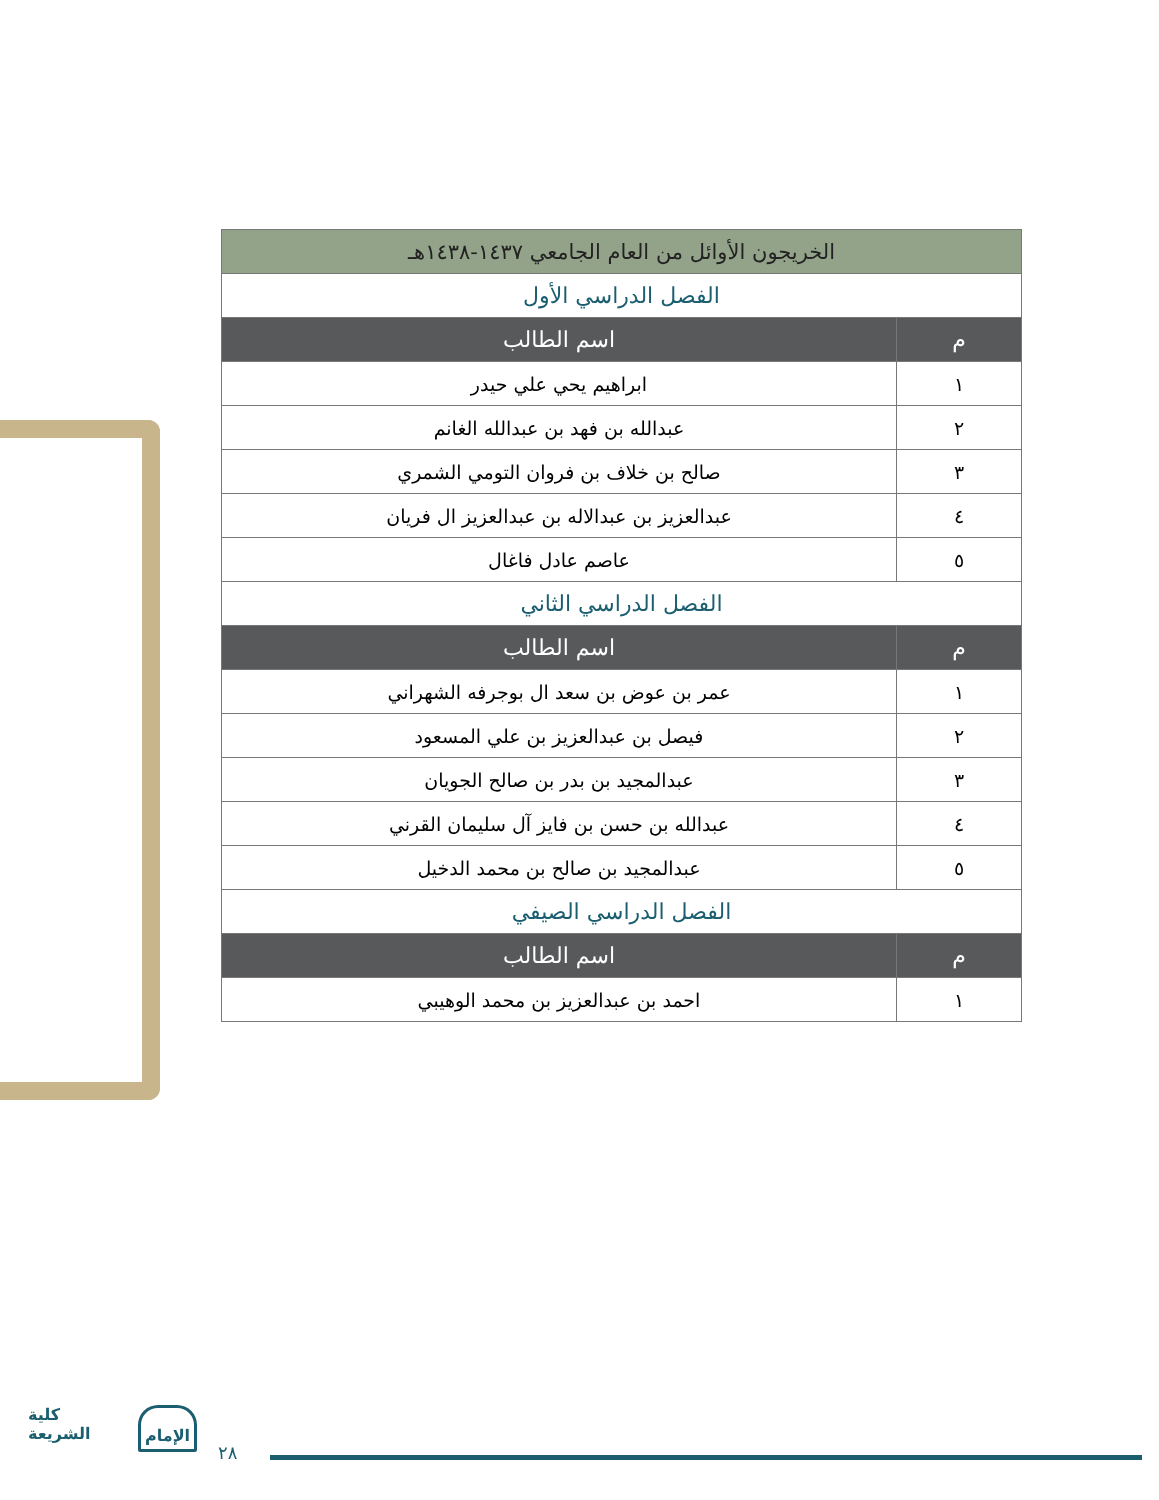| الخريجون الأوائل من العام الجامعي ١٤٣٧-١٤٣٨هـ | |
| الفصل الدراسي الأول | |
| م | اسم الطالب |
| ١ | ابراهيم يحي علي حيدر |
| ٢ | عبدالله بن فهد بن عبدالله الغانم |
| ٣ | صالح بن خلاف بن فروان التومي الشمري |
| ٤ | عبدالعزيز بن عبدالاله بن عبدالعزيز ال فريان |
| ٥ | عاصم عادل فاغال |
| الفصل الدراسي الثاني | |
| م | اسم الطالب |
| ١ | عمر بن عوض بن سعد ال بوجرفه الشهراني |
| ٢ | فيصل بن عبدالعزيز بن علي المسعود |
| ٣ | عبدالمجيد بن بدر بن صالح الجويان |
| ٤ | عبدالله بن حسن بن فايز آل سليمان القرني |
| ٥ | عبدالمجيد بن صالح بن محمد الدخيل |
| الفصل الدراسي الصيفي | |
| م | اسم الطالب |
| ١ | احمد بن عبدالعزيز بن محمد الوهيبي |
كلية
الشريعة
الإمام
٢٨